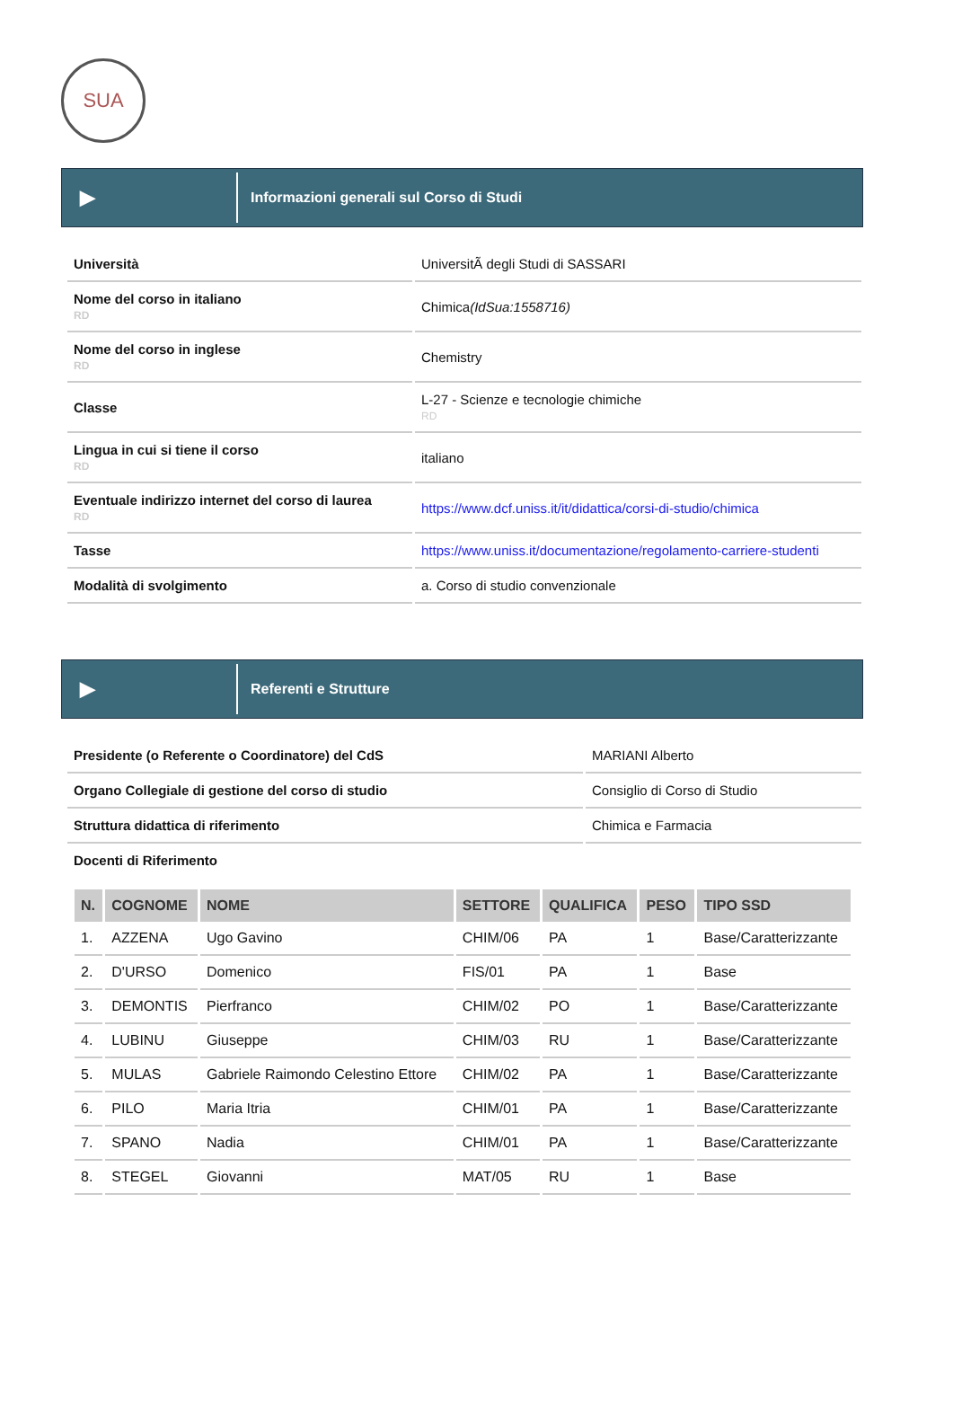SUA
▶
Informazioni generali sul Corso di Studi
| Università | UniversitÃ degli Studi di SASSARI |
| Nome del corso in italiano RD | Chimica (IdSua:1558716) |
| Nome del corso in inglese RD | Chemistry |
| Classe | L-27 - Scienze e tecnologie chimiche RD |
| Lingua in cui si tiene il corso RD | italiano |
| Eventuale indirizzo internet del corso di laurea RD | https://www.dcf.uniss.it/it/didattica/corsi-di-studio/chimica |
| Tasse | https://www.uniss.it/documentazione/regolamento-carriere-studenti |
| Modalità di svolgimento | a. Corso di studio convenzionale |
▶
Referenti e Strutture
| Presidente (o Referente o Coordinatore) del CdS | MARIANI Alberto |
| Organo Collegiale di gestione del corso di studio | Consiglio di Corso di Studio |
| Struttura didattica di riferimento | Chimica e Farmacia |
| Docenti di Riferimento | |
| N. | COGNOME | NOME | SETTORE | QUALIFICA | PESO | TIPO SSD |
| --- | --- | --- | --- | --- | --- | --- |
| 1. | AZZENA | Ugo Gavino | CHIM/06 | PA | 1 | Base/Caratterizzante |
| 2. | D'URSO | Domenico | FIS/01 | PA | 1 | Base |
| 3. | DEMONTIS | Pierfranco | CHIM/02 | PO | 1 | Base/Caratterizzante |
| 4. | LUBINU | Giuseppe | CHIM/03 | RU | 1 | Base/Caratterizzante |
| 5. | MULAS | Gabriele Raimondo Celestino Ettore | CHIM/02 | PA | 1 | Base/Caratterizzante |
| 6. | PILO | Maria Itria | CHIM/01 | PA | 1 | Base/Caratterizzante |
| 7. | SPANO | Nadia | CHIM/01 | PA | 1 | Base/Caratterizzante |
| 8. | STEGEL | Giovanni | MAT/05 | RU | 1 | Base |